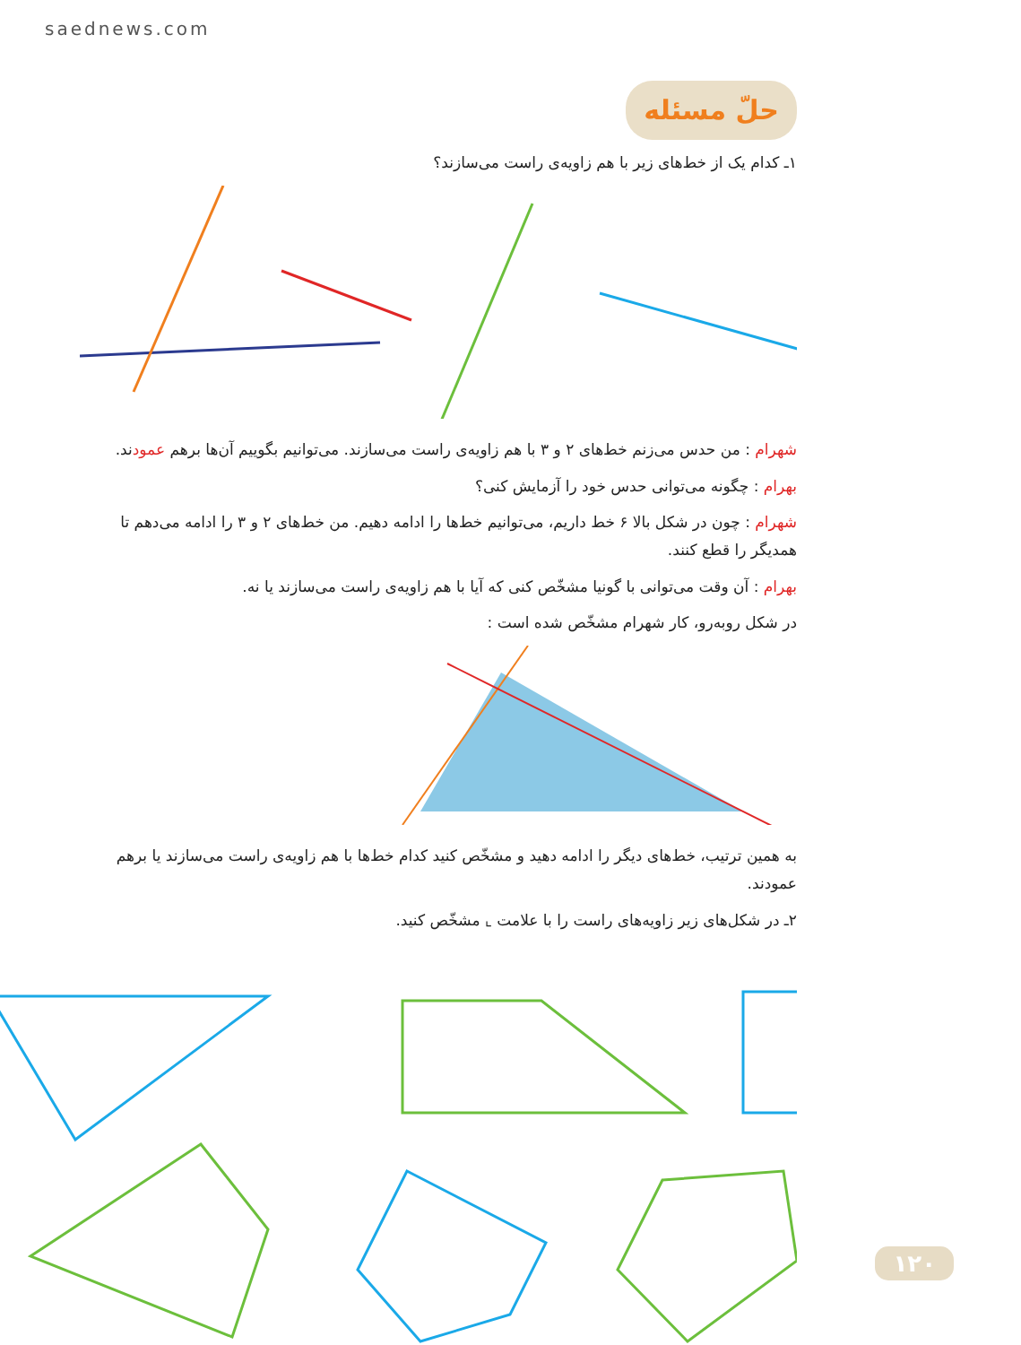saednews.com
حلّ مسئله
۱ـ کدام یک از خط‌های زیر با هم زاویه‌ی راست می‌سازند؟
شهرام : من حدس می‌زنم خط‌های ۲ و ۳ با هم زاویه‌ی راست می‌سازند. می‌توانیم بگوییم آن‌ها برهم عمودند.
بهرام : چگونه می‌توانی حدس خود را آزمایش کنی؟
شهرام : چون در شکل بالا ۶ خط داریم، می‌توانیم خط‌ها را ادامه دهیم. من خط‌های ۲ و ۳ را ادامه می‌دهم تا همدیگر را قطع کنند.
بهرام : آن وقت می‌توانی با گونیا مشخّص کنی که آیا با هم زاویه‌ی راست می‌سازند یا نه.
در شکل روبه‌رو، کار شهرام مشخّص شده است :
به همین ترتیب، خط‌های دیگر را ادامه دهید و مشخّص کنید کدام خط‌ها با هم زاویه‌ی راست می‌سازند یا برهم عمودند.
۲ـ در شکل‌های زیر زاویه‌های راست را با علامت ⌞ مشخّص کنید.
۱۲۰